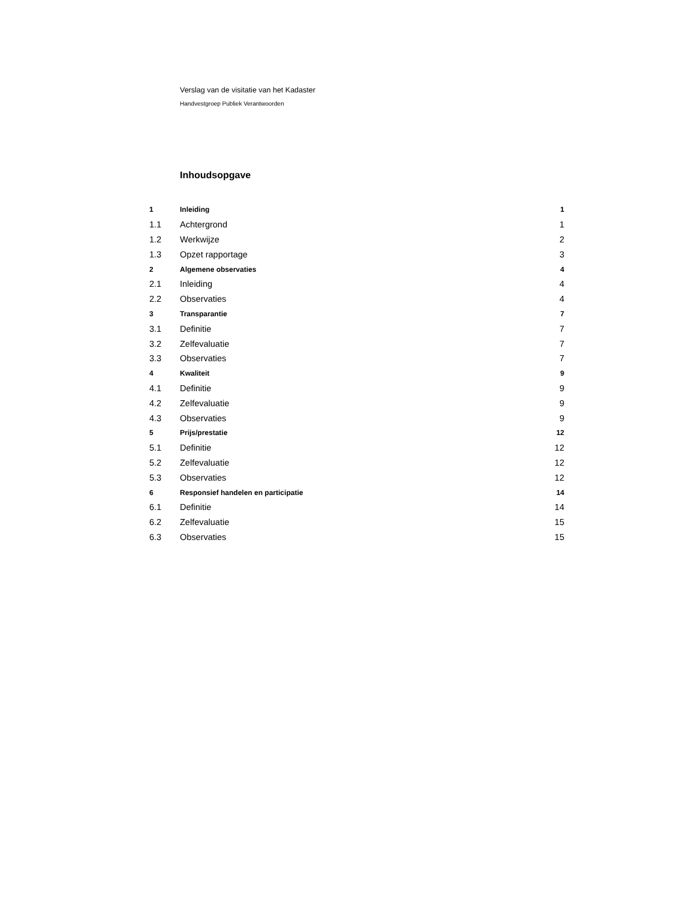Verslag van de visitatie van het Kadaster
Handvestgroep Publiek Verantwoorden
Inhoudsopgave
1 Inleiding 1
1.1 Achtergrond 1
1.2 Werkwijze 2
1.3 Opzet rapportage 3
2 Algemene observaties 4
2.1 Inleiding 4
2.2 Observaties 4
3 Transparantie 7
3.1 Definitie 7
3.2 Zelfevaluatie 7
3.3 Observaties 7
4 Kwaliteit 9
4.1 Definitie 9
4.2 Zelfevaluatie 9
4.3 Observaties 9
5 Prijs/prestatie 12
5.1 Definitie 12
5.2 Zelfevaluatie 12
5.3 Observaties 12
6 Responsief handelen en participatie 14
6.1 Definitie 14
6.2 Zelfevaluatie 15
6.3 Observaties 15